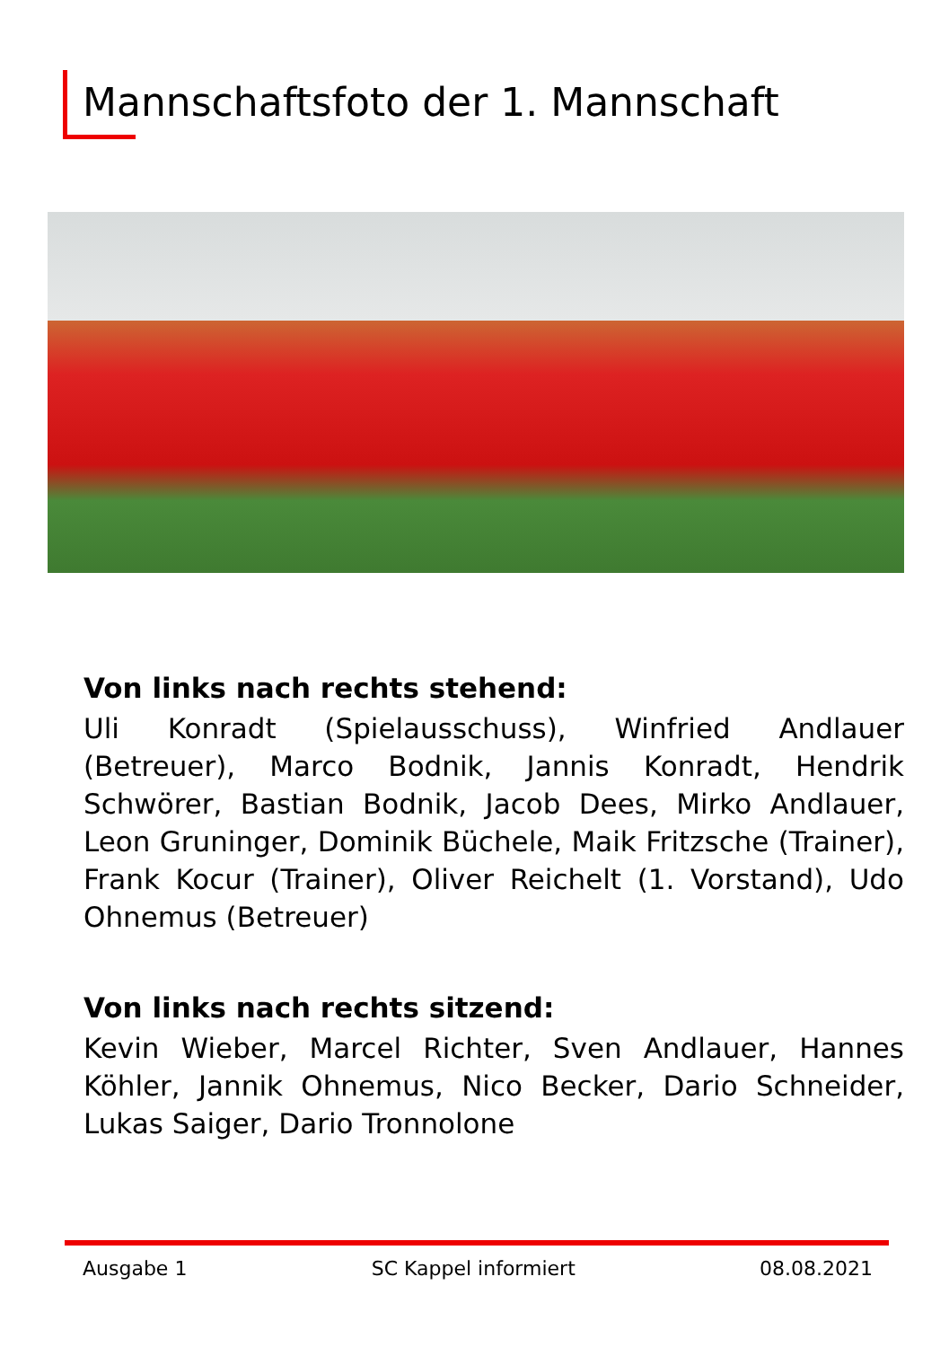Mannschaftsfoto der 1. Mannschaft
Von links nach rechts stehend:
Uli Konradt (Spielausschuss), Winfried Andlauer (Betreuer), Marco Bodnik, Jannis Konradt, Hendrik Schwörer, Bastian Bodnik, Jacob Dees, Mirko Andlauer, Leon Gruninger, Dominik Büchele, Maik Fritzsche (Trainer), Frank Kocur (Trainer), Oliver Reichelt (1. Vorstand), Udo Ohnemus (Betreuer)
Von links nach rechts sitzend:
Kevin Wieber, Marcel Richter, Sven Andlauer, Hannes Köhler, Jannik Ohnemus, Nico Becker, Dario Schneider, Lukas Saiger, Dario Tronnolone
Ausgabe 1 SC Kappel informiert 08.08.2021